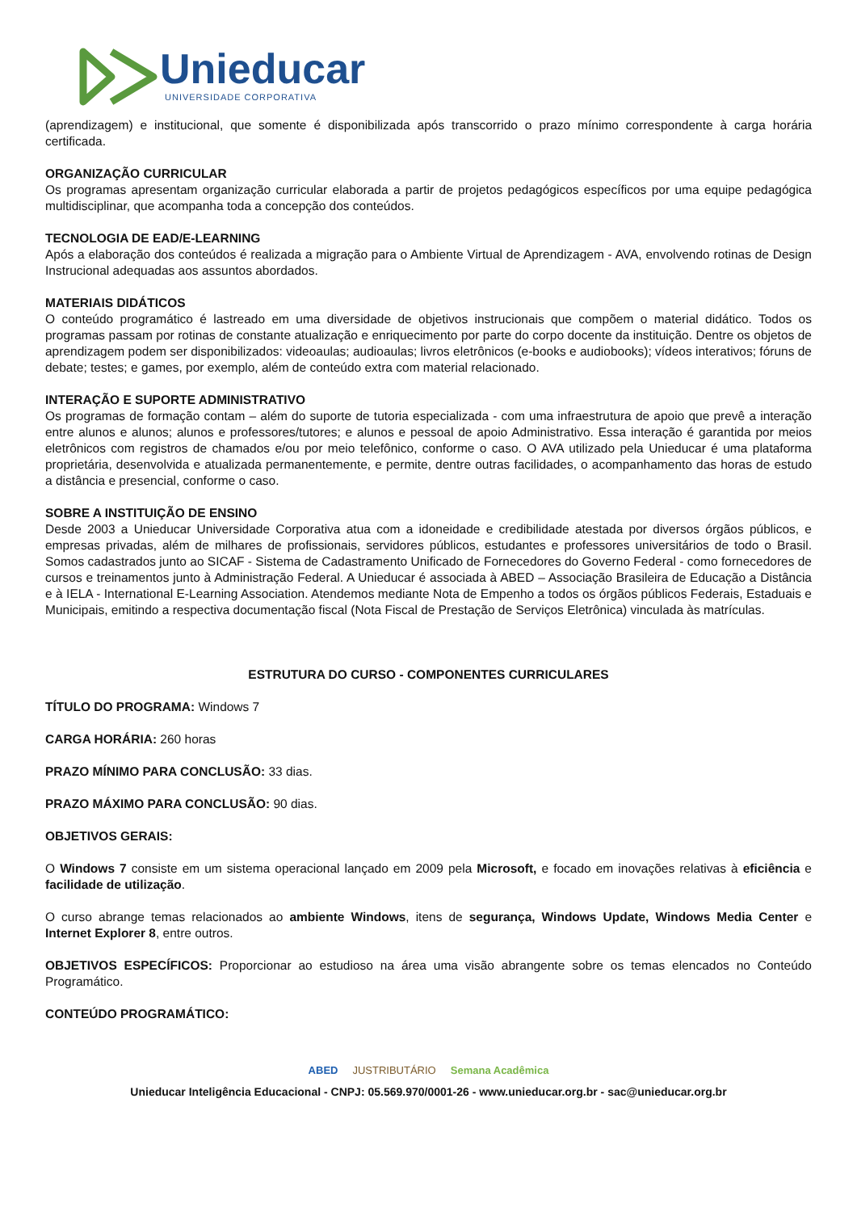Unieducar
UNIVERSIDADE CORPORATIVA
(aprendizagem) e institucional, que somente é disponibilizada após transcorrido o prazo mínimo correspondente à carga horária certificada.
ORGANIZAÇÃO CURRICULAR
Os programas apresentam organização curricular elaborada a partir de projetos pedagógicos específicos por uma equipe pedagógica multidisciplinar, que acompanha toda a concepção dos conteúdos.
TECNOLOGIA DE EAD/E-LEARNING
Após a elaboração dos conteúdos é realizada a migração para o Ambiente Virtual de Aprendizagem - AVA, envolvendo rotinas de Design Instrucional adequadas aos assuntos abordados.
MATERIAIS DIDÁTICOS
O conteúdo programático é lastreado em uma diversidade de objetivos instrucionais que compõem o material didático. Todos os programas passam por rotinas de constante atualização e enriquecimento por parte do corpo docente da instituição. Dentre os objetos de aprendizagem podem ser disponibilizados: videoaulas; audioaulas; livros eletrônicos (e-books e audiobooks); vídeos interativos; fóruns de debate; testes; e games, por exemplo, além de conteúdo extra com material relacionado.
INTERAÇÃO E SUPORTE ADMINISTRATIVO
Os programas de formação contam – além do suporte de tutoria especializada - com uma infraestrutura de apoio que prevê a interação entre alunos e alunos; alunos e professores/tutores; e alunos e pessoal de apoio Administrativo. Essa interação é garantida por meios eletrônicos com registros de chamados e/ou por meio telefônico, conforme o caso. O AVA utilizado pela Unieducar é uma plataforma proprietária, desenvolvida e atualizada permanentemente, e permite, dentre outras facilidades, o acompanhamento das horas de estudo a distância e presencial, conforme o caso.
SOBRE A INSTITUIÇÃO DE ENSINO
Desde 2003 a Unieducar Universidade Corporativa atua com a idoneidade e credibilidade atestada por diversos órgãos públicos, e empresas privadas, além de milhares de profissionais, servidores públicos, estudantes e professores universitários de todo o Brasil. Somos cadastrados junto ao SICAF - Sistema de Cadastramento Unificado de Fornecedores do Governo Federal - como fornecedores de cursos e treinamentos junto à Administração Federal. A Unieducar é associada à ABED – Associação Brasileira de Educação a Distância e à IELA - International E-Learning Association. Atendemos mediante Nota de Empenho a todos os órgãos públicos Federais, Estaduais e Municipais, emitindo a respectiva documentação fiscal (Nota Fiscal de Prestação de Serviços Eletrônica) vinculada às matrículas.
ESTRUTURA DO CURSO - COMPONENTES CURRICULARES
TÍTULO DO PROGRAMA: Windows 7
CARGA HORÁRIA: 260 horas
PRAZO MÍNIMO PARA CONCLUSÃO: 33 dias.
PRAZO MÁXIMO PARA CONCLUSÃO: 90 dias.
OBJETIVOS GERAIS:
O Windows 7 consiste em um sistema operacional lançado em 2009 pela Microsoft, e focado em inovações relativas à eficiência e facilidade de utilização.
O curso abrange temas relacionados ao ambiente Windows, itens de segurança, Windows Update, Windows Media Center e Internet Explorer 8, entre outros.
OBJETIVOS ESPECÍFICOS: Proporcionar ao estudioso na área uma visão abrangente sobre os temas elencados no Conteúdo Programático.
CONTEÚDO PROGRAMÁTICO:
ABED JUSTRIBUTÁRIO Semana Acadêmica
Unieducar Inteligência Educacional - CNPJ: 05.569.970/0001-26 - www.unieducar.org.br - sac@unieducar.org.br